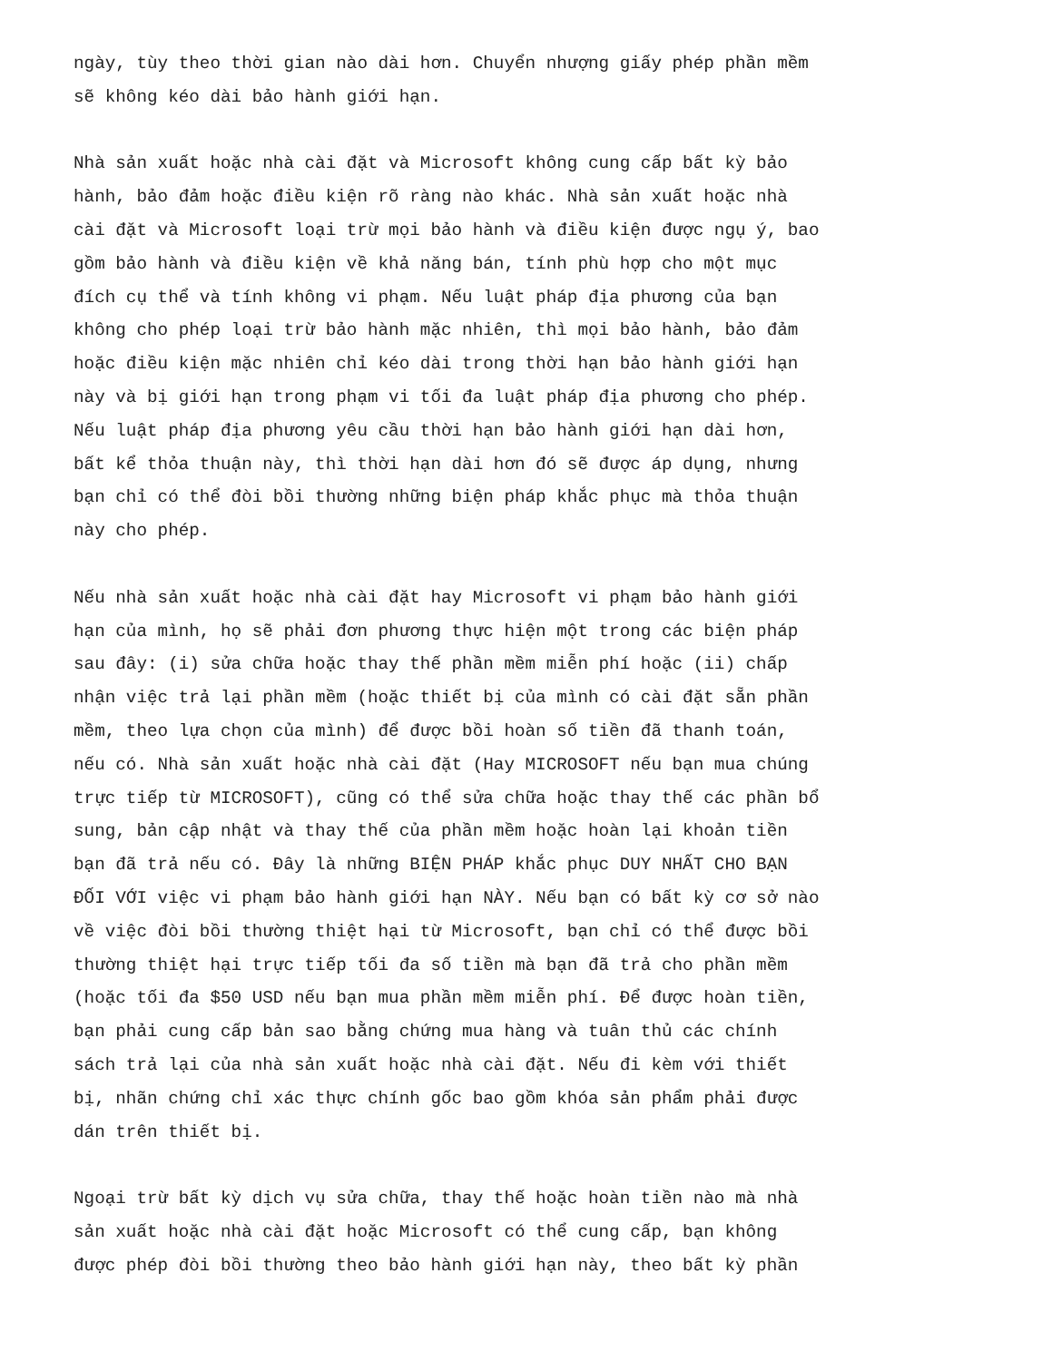ngày, tùy theo thời gian nào dài hơn. Chuyển nhượng giấy phép phần mềm sẽ không kéo dài bảo hành giới hạn.
Nhà sản xuất hoặc nhà cài đặt và Microsoft không cung cấp bất kỳ bảo hành, bảo đảm hoặc điều kiện rõ ràng nào khác. Nhà sản xuất hoặc nhà cài đặt và Microsoft loại trừ mọi bảo hành và điều kiện được ngụ ý, bao gồm bảo hành và điều kiện về khả năng bán, tính phù hợp cho một mục đích cụ thể và tính không vi phạm. Nếu luật pháp địa phương của bạn không cho phép loại trừ bảo hành mặc nhiên, thì mọi bảo hành, bảo đảm hoặc điều kiện mặc nhiên chỉ kéo dài trong thời hạn bảo hành giới hạn này và bị giới hạn trong phạm vi tối đa luật pháp địa phương cho phép. Nếu luật pháp địa phương yêu cầu thời hạn bảo hành giới hạn dài hơn, bất kể thỏa thuận này, thì thời hạn dài hơn đó sẽ được áp dụng, nhưng bạn chỉ có thể đòi bồi thường những biện pháp khắc phục mà thỏa thuận này cho phép.
Nếu nhà sản xuất hoặc nhà cài đặt hay Microsoft vi phạm bảo hành giới hạn của mình, họ sẽ phải đơn phương thực hiện một trong các biện pháp sau đây: (i) sửa chữa hoặc thay thế phần mềm miễn phí hoặc (ii) chấp nhận việc trả lại phần mềm (hoặc thiết bị của mình có cài đặt sẵn phần mềm, theo lựa chọn của mình) để được bồi hoàn số tiền đã thanh toán, nếu có. Nhà sản xuất hoặc nhà cài đặt (Hay MICROSOFT nếu bạn mua chúng trực tiếp từ MICROSOFT), cũng có thể sửa chữa hoặc thay thế các phần bổ sung, bản cập nhật và thay thế của phần mềm hoặc hoàn lại khoản tiền bạn đã trả nếu có. Đây là những BIỆN PHÁP khắc phục DUY NHẤT CHO BẠN ĐỐI VỚI việc vi phạm bảo hành giới hạn NÀY. Nếu bạn có bất kỳ cơ sở nào về việc đòi bồi thường thiệt hại từ Microsoft, bạn chỉ có thể được bồi thường thiệt hại trực tiếp tối đa số tiền mà bạn đã trả cho phần mềm (hoặc tối đa $50 USD nếu bạn mua phần mềm miễn phí. Để được hoàn tiền, bạn phải cung cấp bản sao bằng chứng mua hàng và tuân thủ các chính sách trả lại của nhà sản xuất hoặc nhà cài đặt. Nếu đi kèm với thiết bị, nhãn chứng chỉ xác thực chính gốc bao gồm khóa sản phẩm phải được dán trên thiết bị.
Ngoại trừ bất kỳ dịch vụ sửa chữa, thay thế hoặc hoàn tiền nào mà nhà sản xuất hoặc nhà cài đặt hoặc Microsoft có thể cung cấp, bạn không được phép đòi bồi thường theo bảo hành giới hạn này, theo bất kỳ phần